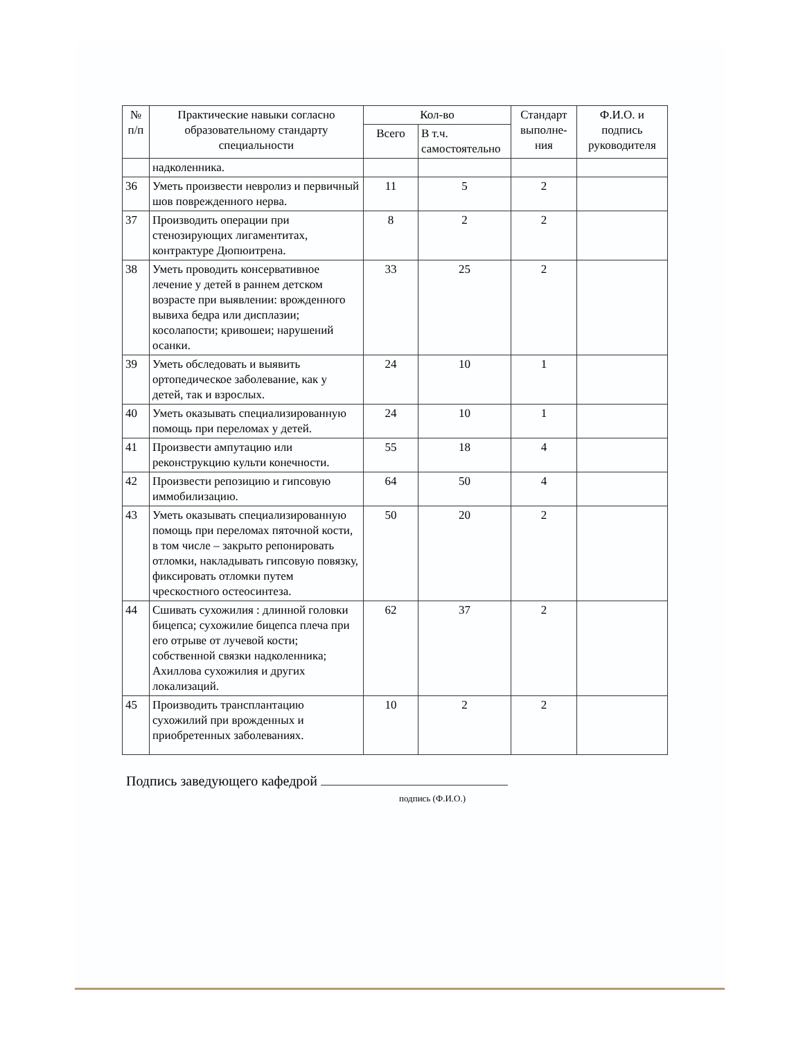| № п/п | Практические навыки согласно образовательному стандарту специальности | Кол-во | | Стандарт выполне-ния | Ф.И.О. и подпись руководителя |
| --- | --- | --- | --- | --- | --- |
| | | Всего | В т.ч. самостоятельно | | |
| | надколенника. | | | | |
| 36 | Уметь произвести невролиз и первичный шов поврежденного нерва. | 11 | 5 | 2 | |
| 37 | Производить операции при стенозирующих лигаментитах, контрактуре Дюпюитрена. | 8 | 2 | 2 | |
| 38 | Уметь проводить консервативное лечение у детей в раннем детском возрасте при выявлении: врожденного вывиха бедра или дисплазии; косолапости; кривошеи; нарушений осанки. | 33 | 25 | 2 | |
| 39 | Уметь обследовать и выявить ортопедическое заболевание, как у детей, так и взрослых. | 24 | 10 | 1 | |
| 40 | Уметь оказывать специализированную помощь при переломах у детей. | 24 | 10 | 1 | |
| 41 | Произвести ампутацию или реконструкцию культи конечности. | 55 | 18 | 4 | |
| 42 | Произвести репозицию и гипсовую иммобилизацию. | 64 | 50 | 4 | |
| 43 | Уметь оказывать специализированную помощь при переломах пяточной кости, в том числе – закрыто репонировать отломки, накладывать гипсовую повязку, фиксировать отломки путем чрескостного остеосинтеза. | 50 | 20 | 2 | |
| 44 | Сшивать сухожилия : длинной головки бицепса; сухожилие бицепса плеча при его отрыве от лучевой кости; собственной связки надколенника; Ахиллова сухожилия и других локализаций. | 62 | 37 | 2 | |
| 45 | Производить трансплантацию сухожилий при врожденных и приобретенных заболеваниях. | 10 | 2 | 2 | |
Подпись заведующего кафедрой
подпись (Ф.И.О.)